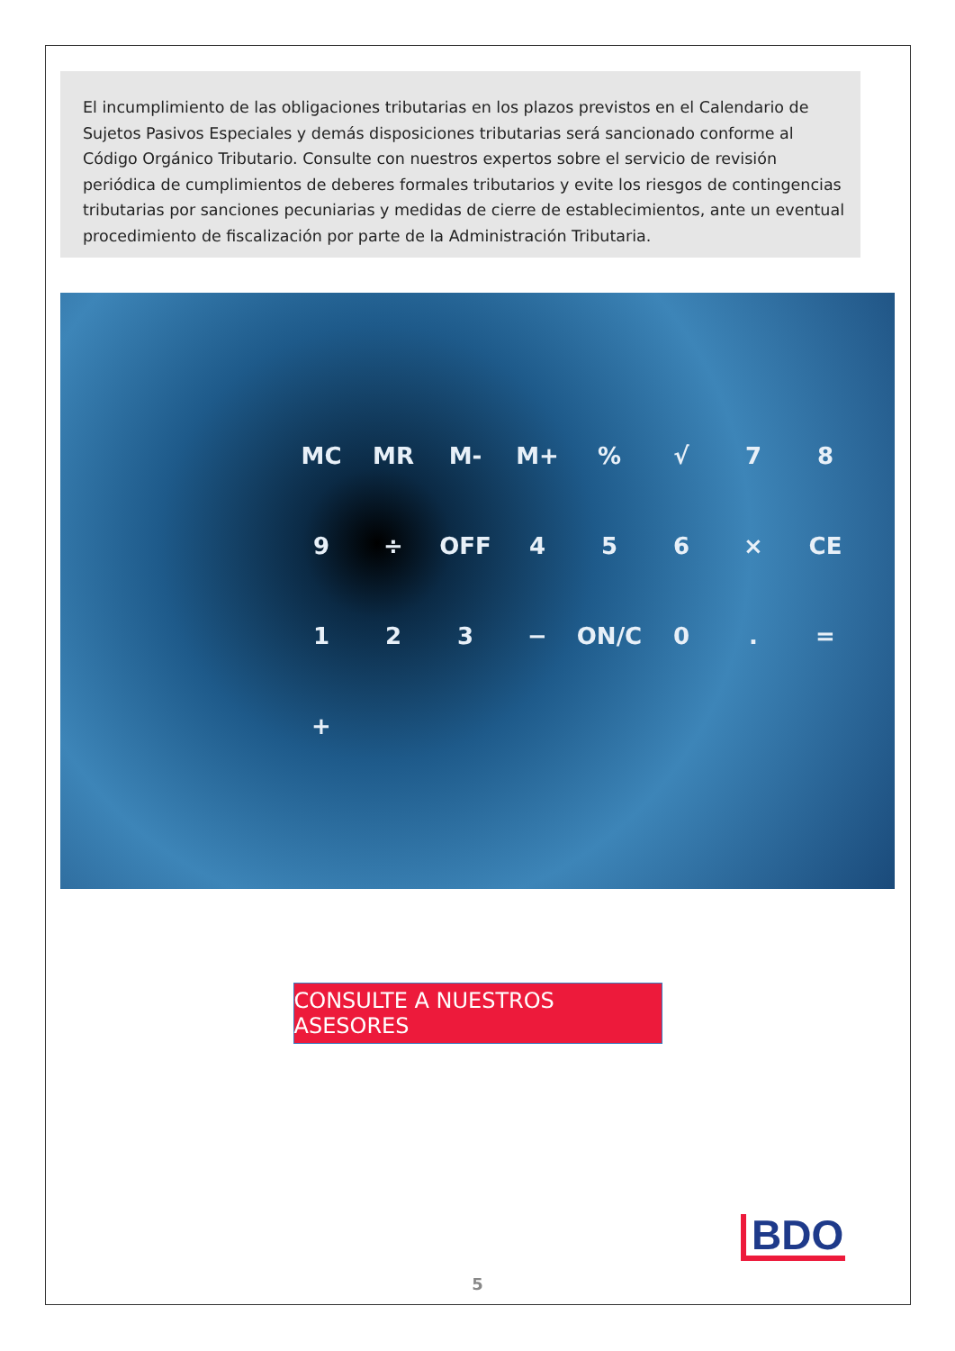El incumplimiento de las obligaciones tributarias en los plazos previstos en el Calendario de Sujetos Pasivos Especiales y demás disposiciones tributarias será sancionado conforme al Código Orgánico Tributario. Consulte con nuestros expertos sobre el servicio de revisión periódica de cumplimientos de deberes formales tributarios y evite los riesgos de contingencias tributarias por sanciones pecuniarias y medidas de cierre de establecimientos, ante un eventual procedimiento de fiscalización por parte de la Administración Tributaria.
MC MR M- M+% √ 789 ÷ OFF 456 × CE 123 − ON/C 0. = +
CONSULTE A NUESTROS ASESORES
BDO
5